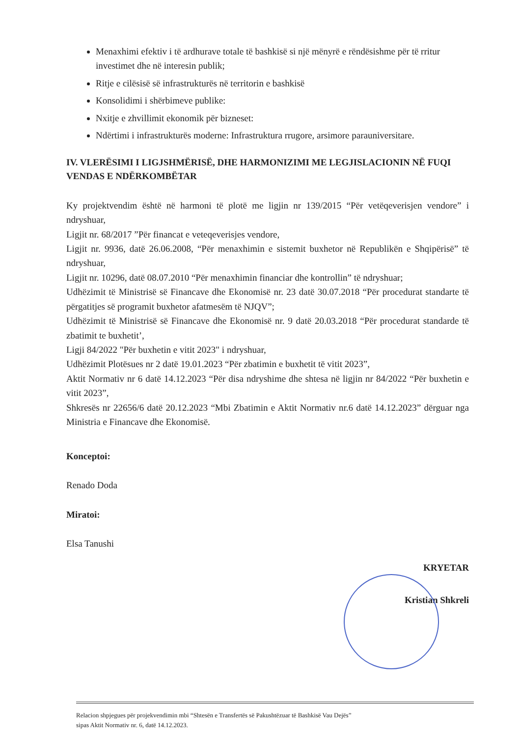Menaxhimi efektiv i të ardhurave totale të bashkisë si një mënyrë e rëndësishme për të rritur investimet dhe në interesin publik;
Ritje e cilësisë së infrastrukturës në territorin e bashkisë
Konsolidimi i shërbimeve publike:
Nxitje e zhvillimit ekonomik për bizneset:
Ndërtimi i infrastrukturës moderne: Infrastruktura rrugore, arsimore parauniversitare.
IV. VLERËSIMI I LIGJSHMËRISË, DHE HARMONIZIMI ME LEGJISLACIONIN NË FUQI VENDAS E NDËRKOMBËTAR
Ky projektvendim është në harmoni të plotë me ligjin nr 139/2015 “Për vetëqeverisjen vendore” i ndryshuar,
Ligjit nr. 68/2017 ”Për financat e veteqeverisjes vendore,
Ligjit nr. 9936, datë 26.06.2008, “Për menaxhimin e sistemit buxhetor në Republikën e Shqipërisë” të ndryshuar,
Ligjit nr. 10296, datë 08.07.2010 “Për menaxhimin financiar dhe kontrollin” të ndryshuar;
Udhëzimit të Ministrisë së Financave dhe Ekonomisë nr. 23 datë 30.07.2018 “Për procedurat standarte të përgatitjes së programit buxhetor afatmesëm të NJQV”;
Udhëzimit të Ministrisë së Financave dhe Ekonomisë nr. 9 datë 20.03.2018 “Për procedurat standarde të zbatimit te buxhetit’,
Ligji 84/2022 "Për buxhetin e vitit 2023" i ndryshuar,
Udhëzimit Plotësues nr 2 datë 19.01.2023 “Për zbatimin e buxhetit të vitit 2023”,
Aktit Normativ nr 6 datë 14.12.2023 “Për disa ndryshime dhe shtesa në ligjin nr 84/2022 “Për buxhetin e vitit 2023”,
Shkresës nr 22656/6 datë 20.12.2023 “Mbi Zbatimin e Aktit Normativ nr.6 datë 14.12.2023” dërguar nga Ministria e Financave dhe Ekonomisë.
Konceptoi:
Renado Doda
Miratoi:
Elsa Tanushi
KRYETAR
Kristian Shkreli
Relacion shpjegues për projekvendimin mbi “Shtesën e Transfertës së Pakushtëzuar të Bashkisë Vau Dejës”
sipas Aktit Normativ nr. 6, datë 14.12.2023.